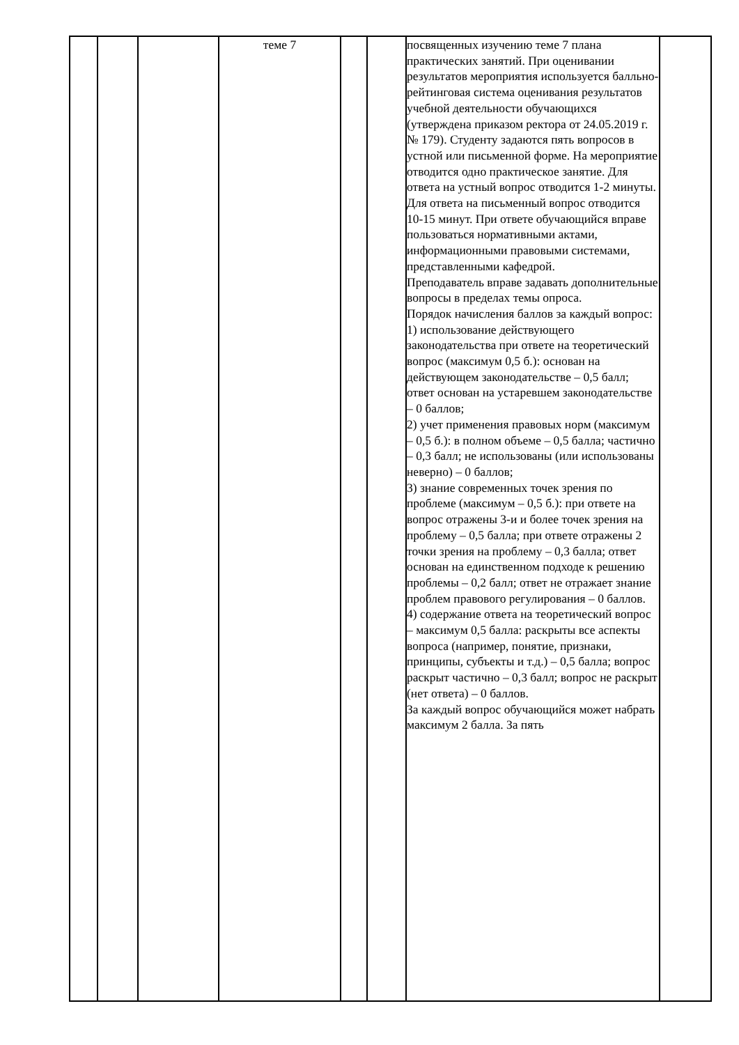| | | | теме 7 | | | посвященных изучению теме 7 плана практических занятий. При оценивании результатов мероприятия используется балльно-рейтинговая система оценивания результатов учебной деятельности обучающихся (утверждена приказом ректора от 24.05.2019 г. № 179). Студенту задаются пять вопросов в устной или письменной форме. На мероприятие отводится одно практическое занятие. Для ответа на устный вопрос отводится 1-2 минуты. Для ответа на письменный вопрос отводится 10-15 минут. При ответе обучающийся вправе пользоваться нормативными актами, информационными правовыми системами, представленными кафедрой. Преподаватель вправе задавать дополнительные вопросы в пределах темы опроса. Порядок начисления баллов за каждый вопрос: 1) использование действующего законодательства при ответе на теоретический вопрос (максимум 0,5 б.): основан на действующем законодательстве – 0,5 балл; ответ основан на устаревшем законодательстве – 0 баллов; 2) учет применения правовых норм (максимум – 0,5 б.): в полном объеме – 0,5 балла; частично – 0,3 балл; не использованы (или использованы неверно) – 0 баллов; 3) знание современных точек зрения по проблеме (максимум – 0,5 б.): при ответе на вопрос отражены 3-и и более точек зрения на проблему – 0,5 балла; при ответе отражены 2 точки зрения на проблему – 0,3 балла; ответ основан на единственном подходе к решению проблемы – 0,2 балл; ответ не отражает знание проблем правового регулирования – 0 баллов. 4) содержание ответа на теоретический вопрос – максимум 0,5 балла: раскрыты все аспекты вопроса (например, понятие, признаки, принципы, субъекты и т.д.) – 0,5 балла; вопрос раскрыт частично – 0,3 балл; вопрос не раскрыт (нет ответа) – 0 баллов. За каждый вопрос обучающийся может набрать максимум 2 балла. За пять | |